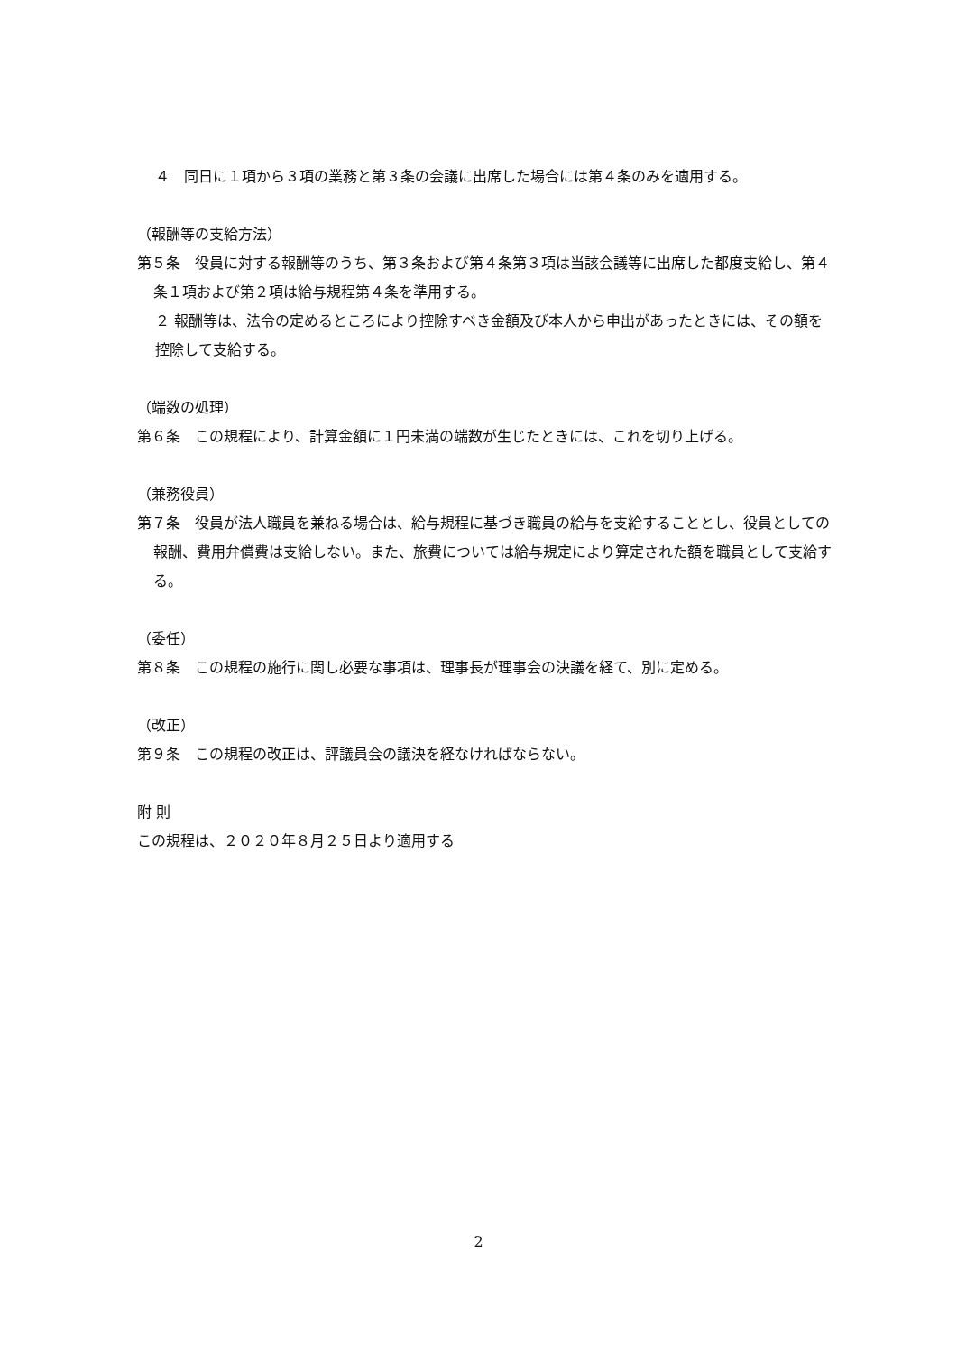４　同日に１項から３項の業務と第３条の会議に出席した場合には第４条のみを適用する。
（報酬等の支給方法）
第５条　役員に対する報酬等のうち、第３条および第４条第３項は当該会議等に出席した都度支給し、第４条１項および第２項は給与規程第４条を準用する。
２ 報酬等は、法令の定めるところにより控除すべき金額及び本人から申出があったときには、その額を控除して支給する。
（端数の処理）
第６条　この規程により、計算金額に１円未満の端数が生じたときには、これを切り上げる。
（兼務役員）
第７条　役員が法人職員を兼ねる場合は、給与規程に基づき職員の給与を支給することとし、役員としての報酬、費用弁償費は支給しない。また、旅費については給与規定により算定された額を職員として支給する。
（委任）
第８条　この規程の施行に関し必要な事項は、理事長が理事会の決議を経て、別に定める。
（改正）
第９条　この規程の改正は、評議員会の議決を経なければならない。
附 則
この規程は、２０２０年８月２５日より適用する
2